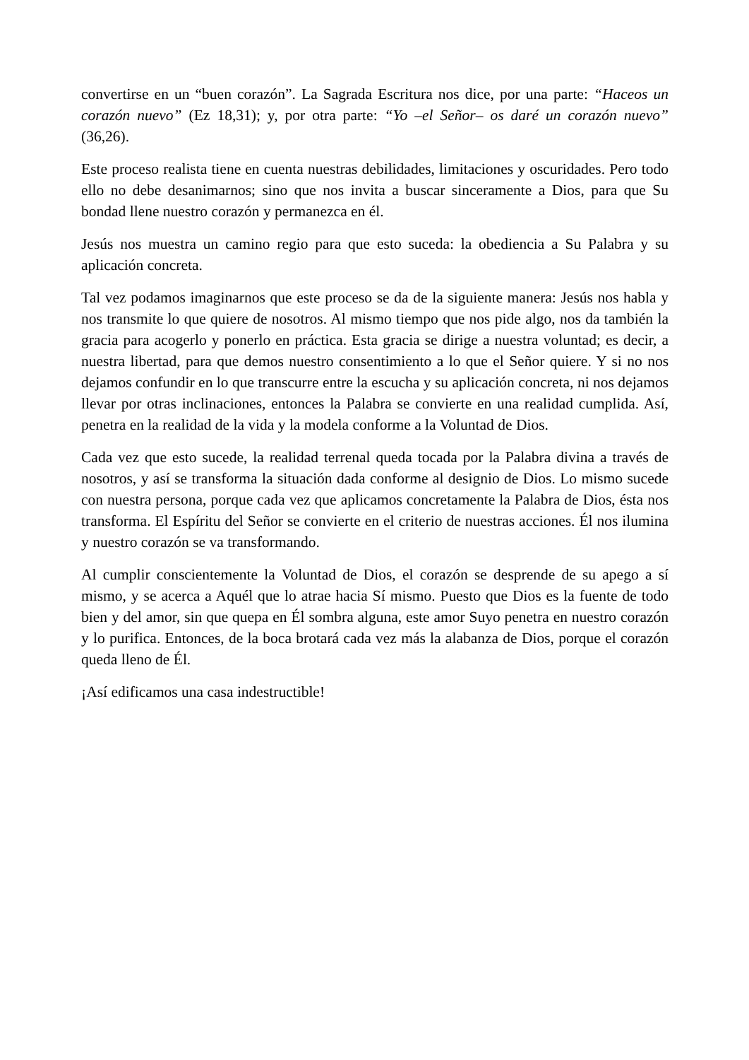convertirse en un “buen corazón”. La Sagrada Escritura nos dice, por una parte: “Haceos un corazón nuevo” (Ez 18,31); y, por otra parte: “Yo –el Señor– os daré un corazón nuevo” (36,26).
Este proceso realista tiene en cuenta nuestras debilidades, limitaciones y oscuridades. Pero todo ello no debe desanimarnos; sino que nos invita a buscar sinceramente a Dios, para que Su bondad llene nuestro corazón y permanezca en él.
Jesús nos muestra un camino regio para que esto suceda: la obediencia a Su Palabra y su aplicación concreta.
Tal vez podamos imaginarnos que este proceso se da de la siguiente manera: Jesús nos habla y nos transmite lo que quiere de nosotros. Al mismo tiempo que nos pide algo, nos da también la gracia para acogerlo y ponerlo en práctica. Esta gracia se dirige a nuestra voluntad; es decir, a nuestra libertad, para que demos nuestro consentimiento a lo que el Señor quiere. Y si no nos dejamos confundir en lo que transcurre entre la escucha y su aplicación concreta, ni nos dejamos llevar por otras inclinaciones, entonces la Palabra se convierte en una realidad cumplida. Así, penetra en la realidad de la vida y la modela conforme a la Voluntad de Dios.
Cada vez que esto sucede, la realidad terrenal queda tocada por la Palabra divina a través de nosotros, y así se transforma la situación dada conforme al designio de Dios. Lo mismo sucede con nuestra persona, porque cada vez que aplicamos concretamente la Palabra de Dios, ésta nos transforma. El Espíritu del Señor se convierte en el criterio de nuestras acciones. Él nos ilumina y nuestro corazón se va transformando.
Al cumplir conscientemente la Voluntad de Dios, el corazón se desprende de su apego a sí mismo, y se acerca a Aquél que lo atrae hacia Sí mismo. Puesto que Dios es la fuente de todo bien y del amor, sin que quepa en Él sombra alguna, este amor Suyo penetra en nuestro corazón y lo purifica. Entonces, de la boca brotará cada vez más la alabanza de Dios, porque el corazón queda lleno de Él.
¡Así edificamos una casa indestructible!